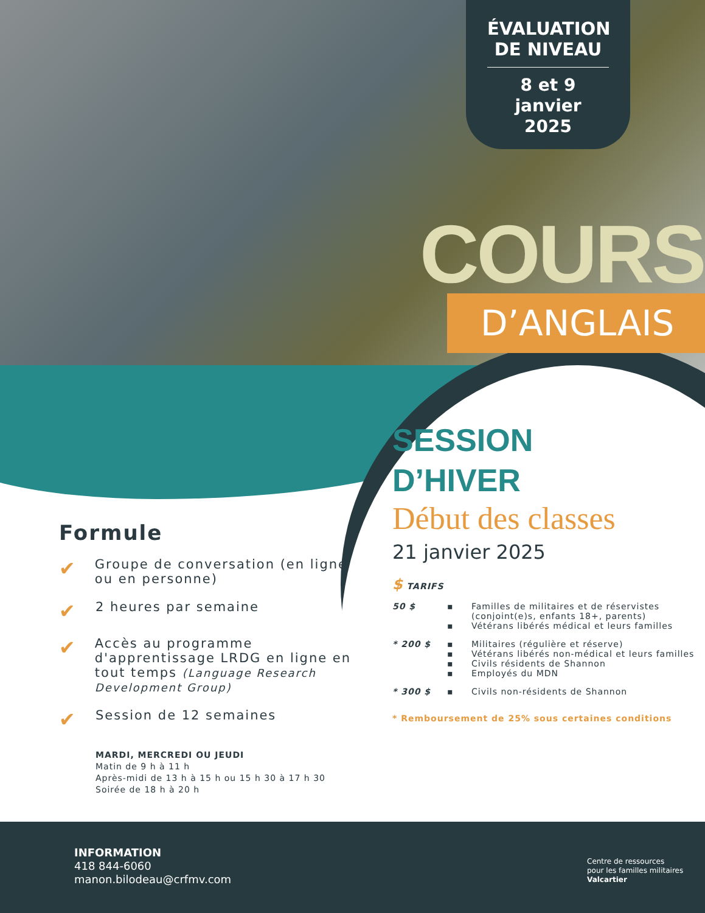ÉVALUATION DE NIVEAU
8 et 9
janvier
2025
COURS
D’ANGLAIS
SESSION
D’HIVER
Début des classes
21 janvier 2025
$ TARIFS
| 50 $ | ▪ ▪ | Familles de militaires et de réservistes (conjoint(e)s, enfants 18+, parents) Vétérans libérés médical et leurs familles |
| * 200 $ | ▪ ▪ ▪ ▪ | Militaires (régulière et réserve) Vétérans libérés non-médical et leurs familles Civils résidents de Shannon Employés du MDN |
| * 300 $ | ▪ | Civils non-résidents de Shannon |
* Remboursement de 25% sous certaines conditions
Formule
✔ Groupe de conversation (en ligne ou en personne)
✔ 2 heures par semaine
✔ Accès au programme d'apprentissage LRDG en ligne en tout temps (Language Research Development Group)
✔ Session de 12 semaines
MARDI, MERCREDI OU JEUDI
Matin de 9 h à 11 h
Après-midi de 13 h à 15 h ou 15 h 30 à 17 h 30
Soirée de 18 h à 20 h
INFORMATION
418 844-6060
manon.bilodeau@crfmv.com
Centre de ressources
pour les familles militaires
Valcartier